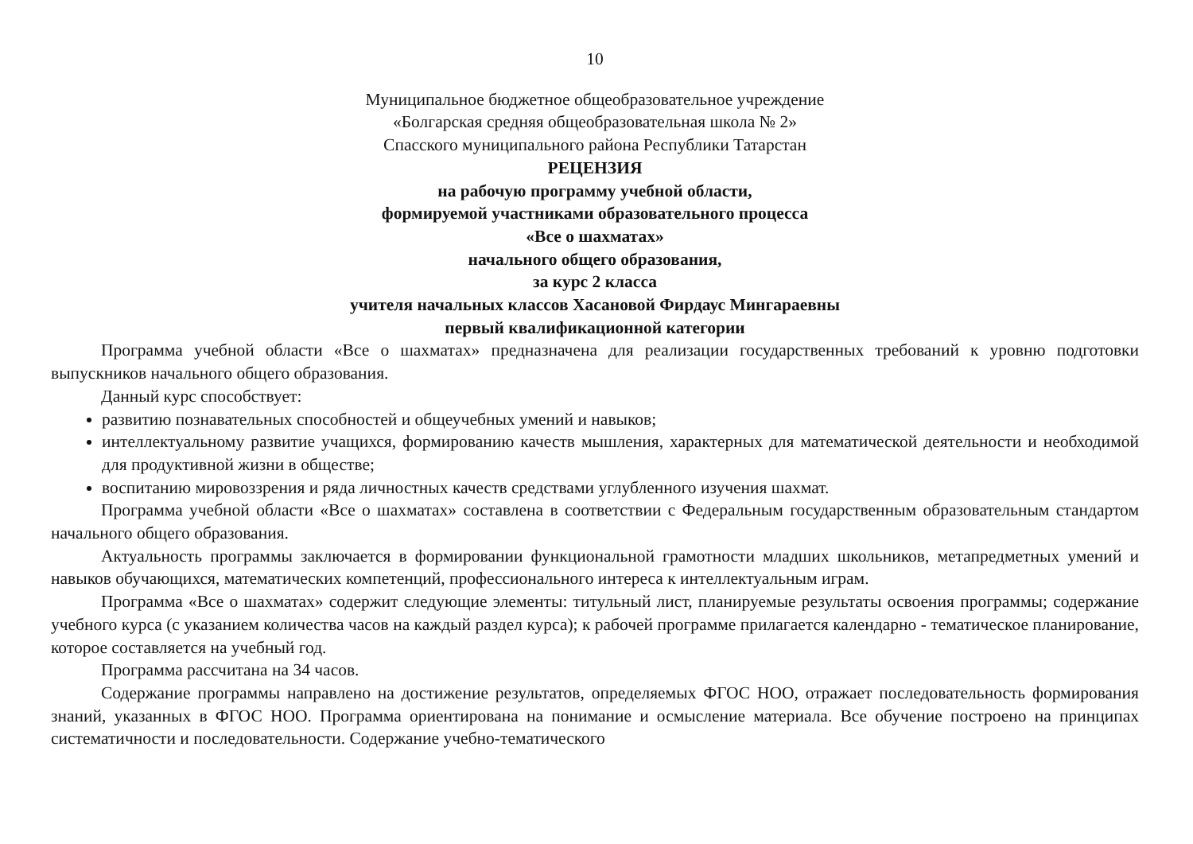10
Муниципальное бюджетное общеобразовательное учреждение
«Болгарская средняя общеобразовательная школа № 2»
Спасского муниципального района Республики Татарстан
РЕЦЕНЗИЯ
на рабочую программу учебной области,
формируемой участниками образовательного процесса
«Все о шахматах»
начального общего образования,
за курс 2 класса
учителя начальных классов Хасановой Фирдаус Мингараевны
первый квалификационной категории
Программа учебной области «Все о шахматах» предназначена для реализации государственных требований к уровню подготовки выпускников начального общего образования.
Данный курс способствует:
развитию познавательных способностей и общеучебных умений и навыков;
интеллектуальному развитие учащихся, формированию качеств мышления, характерных для математической деятельности и необходимой для продуктивной жизни в обществе;
воспитанию мировоззрения и ряда личностных качеств средствами углубленного изучения шахмат.
Программа учебной области «Все о шахматах» составлена в соответствии с Федеральным государственным образовательным стандартом начального общего образования.
Актуальность программы заключается в формировании функциональной грамотности младших школьников, метапредметных умений и навыков обучающихся, математических компетенций, профессионального интереса к интеллектуальным играм.
Программа «Все о шахматах» содержит следующие элементы: титульный лист, планируемые результаты освоения программы; содержание учебного курса (с указанием количества часов на каждый раздел курса); к рабочей программе прилагается календарно - тематическое планирование, которое составляется на учебный год.
Программа рассчитана на 34 часов.
Содержание программы направлено на достижение результатов, определяемых ФГОС НОО, отражает последовательность формирования знаний, указанных в ФГОС НОО. Программа ориентирована на понимание и осмысление материала. Все обучение построено на принципах систематичности и последовательности. Содержание учебно-тематического